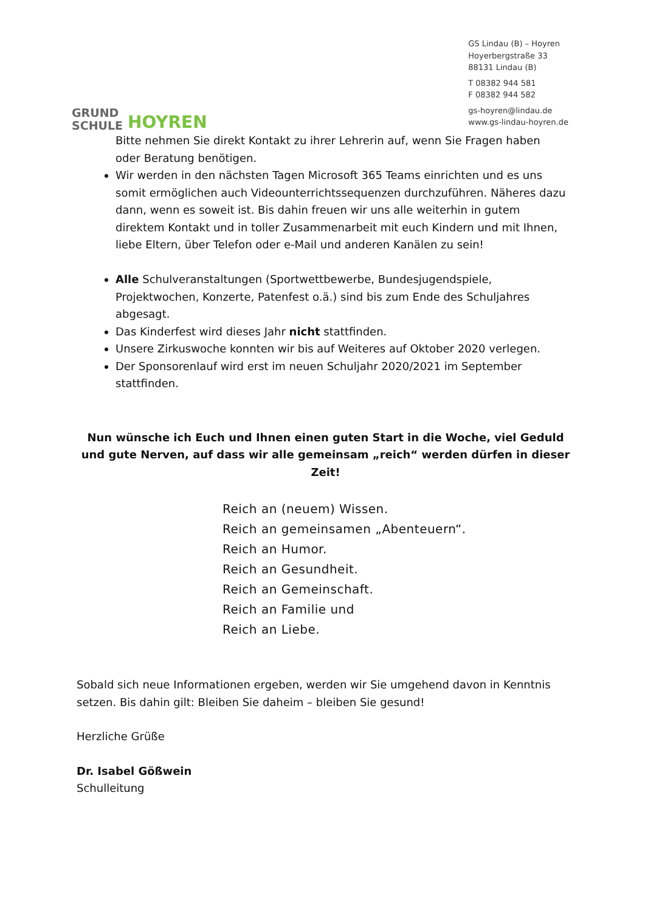GRUND
SCHULE
HOYREN
GS Lindau (B) – Hoyren
Hoyerbergstraße 33
88131 Lindau (B)
T 08382 944 581
F 08382 944 582
gs-hoyren@lindau.de
www.gs-lindau-hoyren.de
Bitte nehmen Sie direkt Kontakt zu ihrer Lehrerin auf, wenn Sie Fragen haben oder Beratung benötigen.
Wir werden in den nächsten Tagen Microsoft 365 Teams einrichten und es uns somit ermöglichen auch Videounterrichtssequenzen durchzuführen. Näheres dazu dann, wenn es soweit ist. Bis dahin freuen wir uns alle weiterhin in gutem direktem Kontakt und in toller Zusammenarbeit mit euch Kindern und mit Ihnen, liebe Eltern, über Telefon oder e-Mail und anderen Kanälen zu sein!
Alle Schulveranstaltungen (Sportwettbewerbe, Bundesjugendspiele, Projektwochen, Konzerte, Patenfest o.ä.) sind bis zum Ende des Schuljahres abgesagt.
Das Kinderfest wird dieses Jahr nicht stattfinden.
Unsere Zirkuswoche konnten wir bis auf Weiteres auf Oktober 2020 verlegen.
Der Sponsorenlauf wird erst im neuen Schuljahr 2020/2021 im September stattfinden.
Nun wünsche ich Euch und Ihnen einen guten Start in die Woche, viel Geduld und gute Nerven, auf dass wir alle gemeinsam „reich“ werden dürfen in dieser Zeit!
Reich an (neuem) Wissen.
Reich an gemeinsamen „Abenteuern“.
Reich an Humor.
Reich an Gesundheit.
Reich an Gemeinschaft.
Reich an Familie und
Reich an Liebe.
Sobald sich neue Informationen ergeben, werden wir Sie umgehend davon in Kenntnis setzen. Bis dahin gilt: Bleiben Sie daheim – bleiben Sie gesund!
Herzliche Grüße
Dr. Isabel Gößwein
Schulleitung